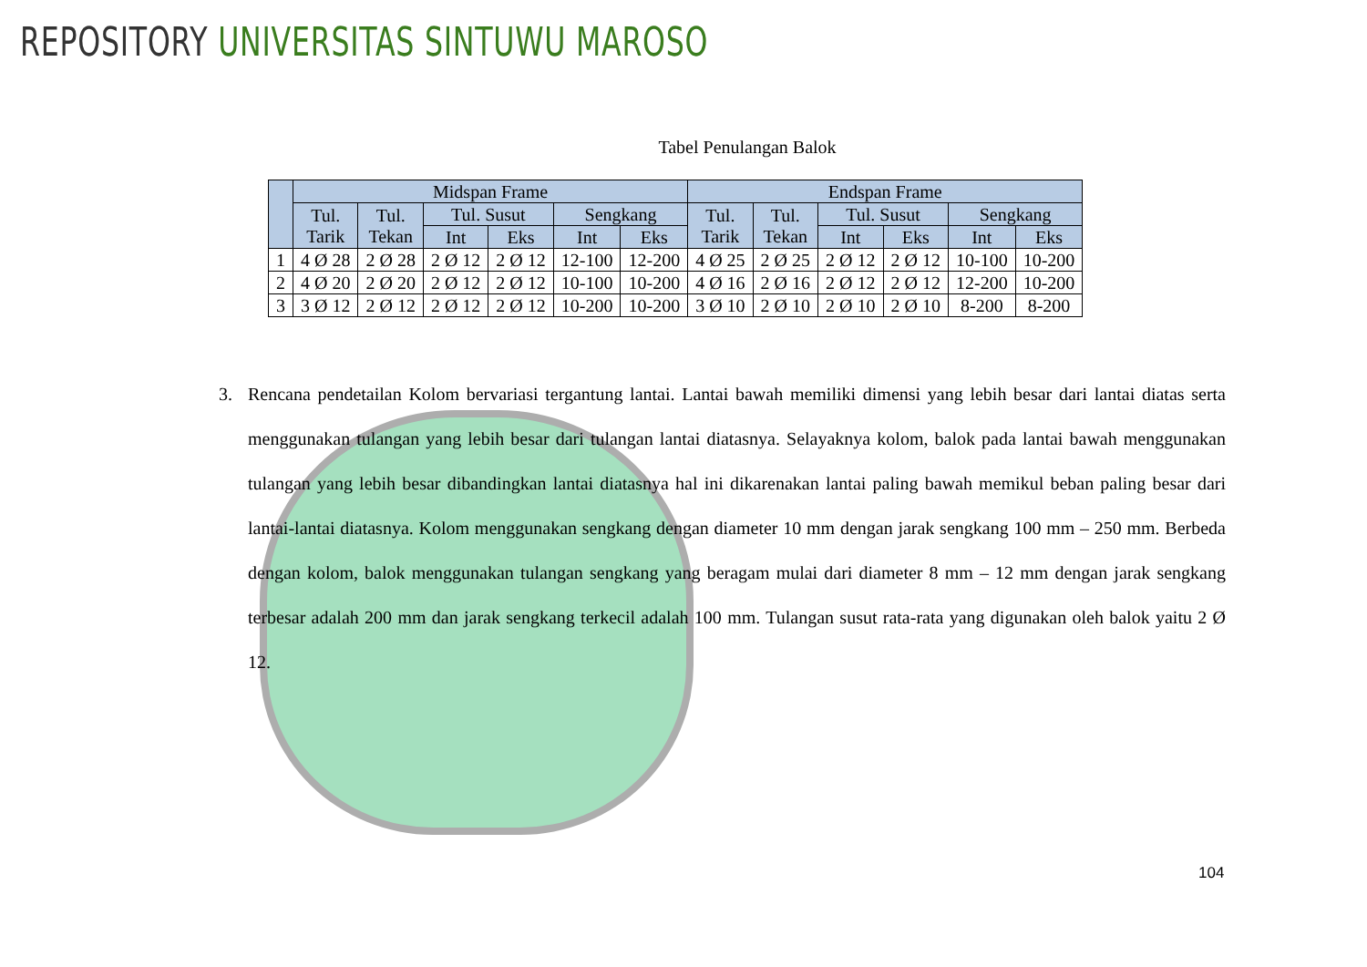REPOSITORY UNIVERSITAS SINTUWU MAROSO
Tabel Penulangan Balok
| | Midspan Frame | | | | | | Endspan Frame | | | | | |
| --- | --- | --- | --- | --- | --- | --- | --- | --- | --- | --- | --- | --- |
| | Tul. Tarik | Tul. Tekan | Tul. Susut | | Sengkang | | Tul. Tarik | Tul. Tekan | Tul. Susut | | Sengkang | |
| | | | Int | Eks | Int | Eks | | | Int | Eks | Int | Eks |
| 1 | 4 Ø 28 | 2 Ø 28 | 2 Ø 12 | 2 Ø 12 | 12-100 | 12-200 | 4 Ø 25 | 2 Ø 25 | 2 Ø 12 | 2 Ø 12 | 10-100 | 10-200 |
| 2 | 4 Ø 20 | 2 Ø 20 | 2 Ø 12 | 2 Ø 12 | 10-100 | 10-200 | 4 Ø 16 | 2 Ø 16 | 2 Ø 12 | 2 Ø 12 | 12-200 | 10-200 |
| 3 | 3 Ø 12 | 2 Ø 12 | 2 Ø 12 | 2 Ø 12 | 10-200 | 10-200 | 3 Ø 10 | 2 Ø 10 | 2 Ø 10 | 2 Ø 10 | 8-200 | 8-200 |
3. Rencana pendetailan Kolom bervariasi tergantung lantai. Lantai bawah memiliki dimensi yang lebih besar dari lantai diatas serta menggunakan tulangan yang lebih besar dari tulangan lantai diatasnya. Selayaknya kolom, balok pada lantai bawah menggunakan tulangan yang lebih besar dibandingkan lantai diatasnya hal ini dikarenakan lantai paling bawah memikul beban paling besar dari lantai-lantai diatasnya. Kolom menggunakan sengkang dengan diameter 10 mm dengan jarak sengkang 100 mm – 250 mm. Berbeda dengan kolom, balok menggunakan tulangan sengkang yang beragam mulai dari diameter 8 mm – 12 mm dengan jarak sengkang terbesar adalah 200 mm dan jarak sengkang terkecil adalah 100 mm. Tulangan susut rata-rata yang digunakan oleh balok yaitu 2 Ø 12.
104